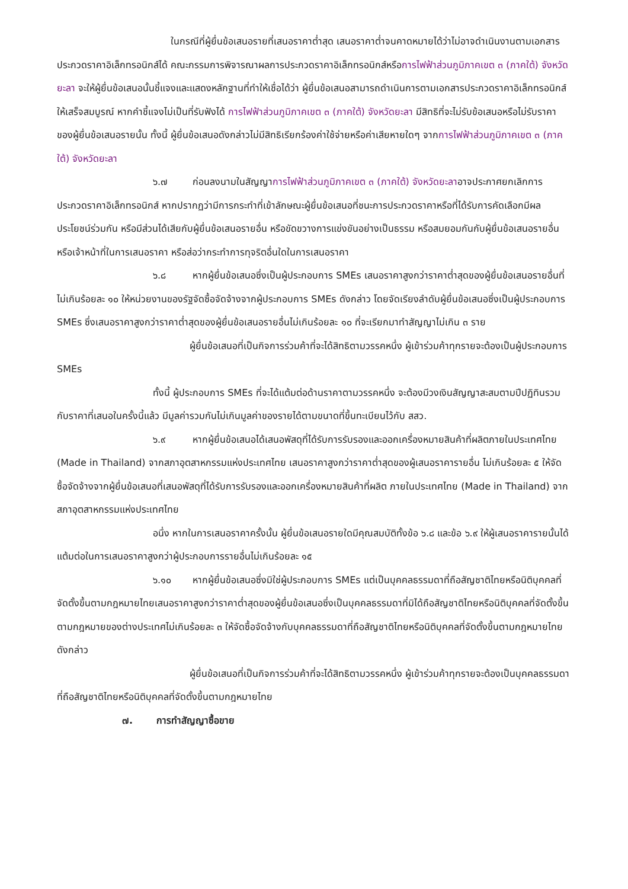ในกรณีที่ผู้ยื่นข้อเสนอรายที่เสนอราคาต่ำสุด เสนอราคาต่ำจนคาดหมายได้ว่าไม่อาจดำเนินงานตามเอกสารประกวดราคาอิเล็กทรอนิกส์ได้ คณะกรรมการพิจารณาผลการประกวดราคาอิเล็กทรอนิกส์หรือการไฟฟ้าส่วนภูมิภาคเขต ๓ (ภาคใต้) จังหวัดยะลา จะให้ผู้ยื่นข้อเสนอนั้นชี้แจงและแสดงหลักฐานที่ทำให้เชื่อได้ว่า ผู้ยื่นข้อเสนอสามารถดำเนินการตามเอกสารประกวดราคาอิเล็กทรอนิกส์ให้เสร็จสมบูรณ์ หากคำชี้แจงไม่เป็นที่รับฟังได้ การไฟฟ้าส่วนภูมิภาคเขต ๓ (ภาคใต้) จังหวัดยะลา มีสิทธิที่จะไม่รับข้อเสนอหรือไม่รับราคาของผู้ยื่นข้อเสนอรายนั้น ทั้งนี้ ผู้ยื่นข้อเสนอดังกล่าวไม่มีสิทธิเรียกร้องค่าใช้จ่ายหรือค่าเสียหายใดๆ จากการไฟฟ้าส่วนภูมิภาคเขต ๓ (ภาคใต้) จังหวัดยะลา
๖.๗ ก่อนลงนามในสัญญาการไฟฟ้าส่วนภูมิภาคเขต ๓ (ภาคใต้) จังหวัดยะลาอาจประกาศยกเลิกการประกวดราคาอิเล็กทรอนิกส์ หากปรากฏว่ามีการกระทำที่เข้าลักษณะผู้ยื่นข้อเสนอที่ชนะการประกวดราคาหรือที่ได้รับการคัดเลือกมีผลประโยชน์ร่วมกัน หรือมีส่วนได้เสียกับผู้ยื่นข้อเสนอรายอื่น หรือขัดขวางการแข่งขันอย่างเป็นธรรม หรือสมยอมกันกับผู้ยื่นข้อเสนอรายอื่น หรือเจ้าหน้าที่ในการเสนอราคา หรือส่อว่ากระทำการทุจริตอื่นใดในการเสนอราคา
๖.๘ หากผู้ยื่นข้อเสนอซึ่งเป็นผู้ประกอบการ SMEs เสนอราคาสูงกว่าราคาต่ำสุดของผู้ยื่นข้อเสนอรายอื่นที่ไม่เกินร้อยละ ๑๐ ให้หน่วยงานของรัฐจัดซื้อจัดจ้างจากผู้ประกอบการ SMEs ดังกล่าว โดยจัดเรียงลำดับผู้ยื่นข้อเสนอซึ่งเป็นผู้ประกอบการ SMEs ซึ่งเสนอราคาสูงกว่าราคาต่ำสุดของผู้ยื่นข้อเสนอรายอื่นไม่เกินร้อยละ ๑๐ ที่จะเรียกมาทำสัญญาไม่เกิน ๓ ราย
ผู้ยื่นข้อเสนอที่เป็นกิจการร่วมค้าที่จะได้สิทธิตามวรรคหนึ่ง ผู้เข้าร่วมค้าทุกรายจะต้องเป็นผู้ประกอบการ SMEs
ทั้งนี้ ผู้ประกอบการ SMEs ที่จะได้แต้มต่อด้านราคาตามวรรคหนึ่ง จะต้องมีวงเงินสัญญาสะสมตามปีปฏิทินรวมกับราคาที่เสนอในครั้งนี้แล้ว มีมูลค่ารวมกันไม่เกินมูลค่าของรายได้ตามขนาดที่ขึ้นทะเบียนไว้กับ สสว.
๖.๙ หากผู้ยื่นข้อเสนอได้เสนอพัสดุที่ได้รับการรับรองและออกเครื่องหมายสินค้าที่ผลิตภายในประเทศไทย (Made in Thailand) จากสภาอุตสาหกรรมแห่งประเทศไทย เสนอราคาสูงกว่าราคาต่ำสุดของผู้เสนอราคารายอื่น ไม่เกินร้อยละ ๕ ให้จัดซื้อจัดจ้างจากผู้ยื่นข้อเสนอที่เสนอพัสดุที่ได้รับการรับรองและออกเครื่องหมายสินค้าที่ผลิต ภายในประเทศไทย (Made in Thailand) จากสภาอุตสาหกรรมแห่งประเทศไทย
อนึ่ง หากในการเสนอราคาครั้งนั้น ผู้ยื่นข้อเสนอรายใดมีคุณสมบัติทั้งข้อ ๖.๘ และข้อ ๖.๙ ให้ผู้เสนอราคารายนั้นได้แต้มต่อในการเสนอราคาสูงกว่าผู้ประกอบการรายอื่นไม่เกินร้อยละ ๑๕
๖.๑๐ หากผู้ยื่นข้อเสนอซึ่งมิใช่ผู้ประกอบการ SMEs แต่เป็นบุคคลธรรมดาที่ถือสัญชาติไทยหรือนิติบุคคลที่จัดตั้งขึ้นตามกฎหมายไทยเสนอราคาสูงกว่าราคาต่ำสุดของผู้ยื่นข้อเสนอซึ่งเป็นบุคคลธรรมดาที่มิได้ถือสัญชาติไทยหรือนิติบุคคลที่จัดตั้งขึ้นตามกฎหมายของต่างประเทศไม่เกินร้อยละ ๓ ให้จัดซื้อจัดจ้างกับบุคคลธรรมดาที่ถือสัญชาติไทยหรือนิติบุคคลที่จัดตั้งขึ้นตามกฎหมายไทยดังกล่าว
ผู้ยื่นข้อเสนอที่เป็นกิจการร่วมค้าที่จะได้สิทธิตามวรรคหนึ่ง ผู้เข้าร่วมค้าทุกรายจะต้องเป็นบุคคลธรรมดาที่ถือสัญชาติไทยหรือนิติบุคคลที่จัดตั้งขึ้นตามกฎหมายไทย
๗. การทำสัญญาซื้อขาย